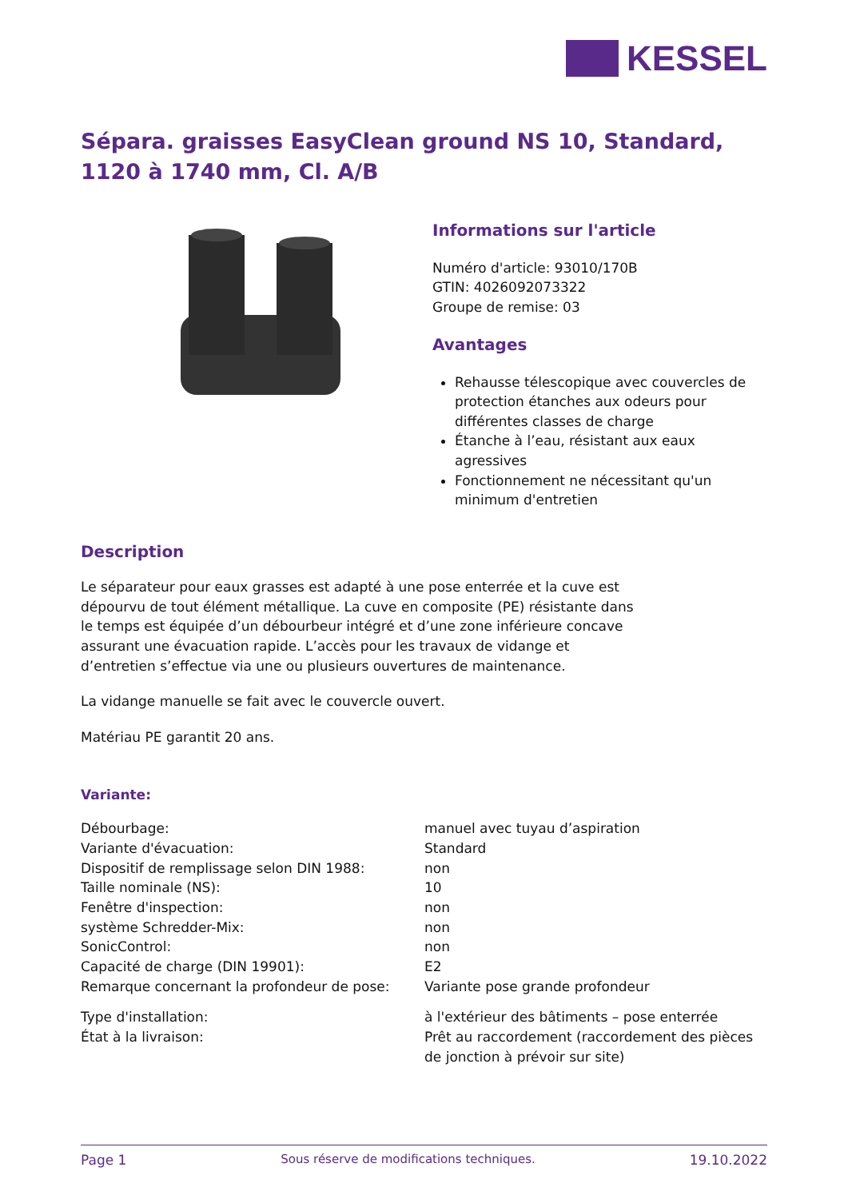KESSEL
Sépara. graisses EasyClean ground NS 10, Standard,
1120 à 1740 mm, Cl. A/B
Informations sur l'article
Numéro d'article: 93010/170B
GTIN: 4026092073322
Groupe de remise: 03
Avantages
Rehausse télescopique avec couvercles de protection étanches aux odeurs pour différentes classes de charge
Étanche à l’eau, résistant aux eaux agressives
Fonctionnement ne nécessitant qu'un minimum d'entretien
Description
Le séparateur pour eaux grasses est adapté à une pose enterrée et la cuve est dépourvu de tout élément métallique. La cuve en composite (PE) résistante dans le temps est équipée d’un débourbeur intégré et d’une zone inférieure concave assurant une évacuation rapide. L’accès pour les travaux de vidange et d’entretien s’effectue via une ou plusieurs ouvertures de maintenance.
La vidange manuelle se fait avec le couvercle ouvert.
Matériau PE garantit 20 ans.
Variante:
| Débourbage: | manuel avec tuyau d’aspiration |
| Variante d'évacuation: | Standard |
| Dispositif de remplissage selon DIN 1988: | non |
| Taille nominale (NS): | 10 |
| Fenêtre d'inspection: | non |
| système Schredder-Mix: | non |
| SonicControl: | non |
| Capacité de charge (DIN 19901): | E2 |
| Remarque concernant la profondeur de pose: | Variante pose grande profondeur |
| Type d'installation: | à l'extérieur des bâtiments – pose enterrée |
| État à la livraison: | Prêt au raccordement (raccordement des pièces de jonction à prévoir sur site) |
Page 1 Sous réserve de modifications techniques. 19.10.2022